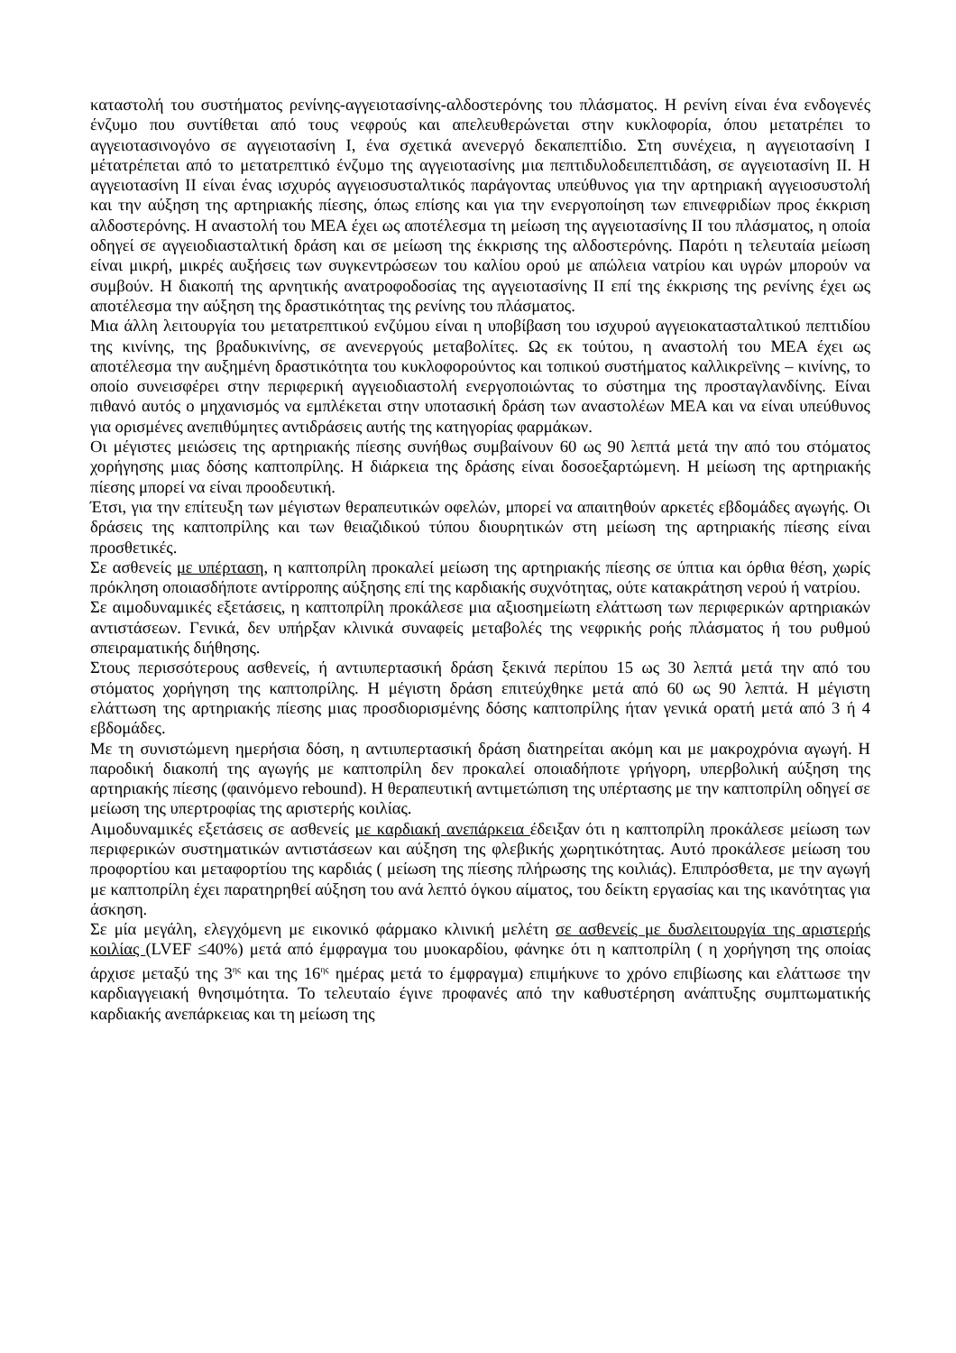καταστολή του συστήματος ρενίνης-αγγειοτασίνης-αλδοστερόνης του πλάσματος. Η ρενίνη είναι ένα ενδογενές ένζυμο που συντίθεται από τους νεφρούς και απελευθερώνεται στην κυκλοφορία, όπου μετατρέπει το αγγειοτασινογόνο σε αγγειοτασίνη Ι, ένα σχετικά ανενεργό δεκαπεπτίδιο. Στη συνέχεια, η αγγειοτασίνη Ι μέτατρέπεται από το μετατρεπτικό ένζυμο της αγγειοτασίνης μια πεπτιδυλοδειπεπτιδάση, σε αγγειοτασίνη ΙΙ. Η αγγειοτασίνη ΙΙ είναι ένας ισχυρός αγγειοσυσταλτικός παράγοντας υπεύθυνος για την αρτηριακή αγγειοσυστολή και την αύξηση της αρτηριακής πίεσης, όπως επίσης και για την ενεργοποίηση των επινεφριδίων προς έκκριση αλδοστερόνης. Η αναστολή του ΜΕΑ έχει ως αποτέλεσμα τη μείωση της αγγειοτασίνης ΙΙ του πλάσματος, η οποία οδηγεί σε αγγειοδιασταλτική δράση και σε μείωση της έκκρισης της αλδοστερόνης. Παρότι η τελευταία μείωση είναι μικρή, μικρές αυξήσεις των συγκεντρώσεων του καλίου ορού με απώλεια νατρίου και υγρών μπορούν να συμβούν. Η διακοπή της αρνητικής ανατροφοδοσίας της αγγειοτασίνης ΙΙ επί της έκκρισης της ρενίνης έχει ως αποτέλεσμα την αύξηση της δραστικότητας της ρενίνης του πλάσματος.
Μια άλλη λειτουργία του μετατρεπτικού ενζύμου είναι η υποβίβαση του ισχυρού αγγειοκατασταλτικού πεπτιδίου της κινίνης, της βραδυκινίνης, σε ανενεργούς μεταβολίτες. Ως εκ τούτου, η αναστολή του ΜΕΑ έχει ως αποτέλεσμα την αυξημένη δραστικότητα του κυκλοφορούντος και τοπικού συστήματος καλλικρεϊνης – κινίνης, το οποίο συνεισφέρει στην περιφερική αγγειοδιαστολή ενεργοποιώντας το σύστημα της προσταγλανδίνης. Είναι πιθανό αυτός ο μηχανισμός να εμπλέκεται στην υποτασική δράση των αναστολέων ΜΕΑ και να είναι υπεύθυνος για ορισμένες ανεπιθύμητες αντιδράσεις αυτής της κατηγορίας φαρμάκων.
Οι μέγιστες μειώσεις της αρτηριακής πίεσης συνήθως συμβαίνουν 60 ως 90 λεπτά μετά την από του στόματος χορήγησης μιας δόσης καπτοπρίλης. Η διάρκεια της δράσης είναι δοσοεξαρτώμενη. Η μείωση της αρτηριακής πίεσης μπορεί να είναι προοδευτική.
Έτσι, για την επίτευξη των μέγιστων θεραπευτικών οφελών, μπορεί να απαιτηθούν αρκετές εβδομάδες αγωγής. Οι δράσεις της καπτοπρίλης και των θειαζιδικού τύπου διουρητικών στη μείωση της αρτηριακής πίεσης είναι προσθετικές.
Σε ασθενείς με υπέρταση, η καπτοπρίλη προκαλεί μείωση της αρτηριακής πίεσης σε ύπτια και όρθια θέση, χωρίς πρόκληση οποιασδήποτε αντίρροπης αύξησης επί της καρδιακής συχνότητας, ούτε κατακράτηση νερού ή νατρίου.
Σε αιμοδυναμικές εξετάσεις, η καπτοπρίλη προκάλεσε μια αξιοσημείωτη ελάττωση των περιφερικών αρτηριακών αντιστάσεων. Γενικά, δεν υπήρξαν κλινικά συναφείς μεταβολές της νεφρικής ροής πλάσματος ή του ρυθμού σπειραματικής διήθησης.
Στους περισσότερους ασθενείς, ή αντιυπερτασική δράση ξεκινά περίπου 15 ως 30 λεπτά μετά την από του στόματος χορήγηση της καπτοπρίλης. Η μέγιστη δράση επιτεύχθηκε μετά από 60 ως 90 λεπτά. Η μέγιστη ελάττωση της αρτηριακής πίεσης μιας προσδιορισμένης δόσης καπτοπρίλης ήταν γενικά ορατή μετά από 3 ή 4 εβδομάδες.
Με τη συνιστώμενη ημερήσια δόση, η αντιυπερτασική δράση διατηρείται ακόμη και με μακροχρόνια αγωγή. Η παροδική διακοπή της αγωγής με καπτοπρίλη δεν προκαλεί οποιαδήποτε γρήγορη, υπερβολική αύξηση της αρτηριακής πίεσης (φαινόμενο rebound). Η θεραπευτική αντιμετώπιση της υπέρτασης με την καπτοπρίλη οδηγεί σε μείωση της υπερτροφίας της αριστερής κοιλίας.
Αιμοδυναμικές εξετάσεις σε ασθενείς με καρδιακή ανεπάρκεια έδειξαν ότι η καπτοπρίλη προκάλεσε μείωση των περιφερικών συστηματικών αντιστάσεων και αύξηση της φλεβικής χωρητικότητας. Αυτό προκάλεσε μείωση του προφορτίου και μεταφορτίου της καρδιάς ( μείωση της πίεσης πλήρωσης της κοιλιάς). Επιπρόσθετα, με την αγωγή με καπτοπρίλη έχει παρατηρηθεί αύξηση του ανά λεπτό όγκου αίματος, του δείκτη εργασίας και της ικανότητας για άσκηση.
Σε μία μεγάλη, ελεγχόμενη με εικονικό φάρμακο κλινική μελέτη σε ασθενείς με δυσλειτουργία της αριστερής κοιλίας (LVEF ≤40%) μετά από έμφραγμα του μυοκαρδίου, φάνηκε ότι η καπτοπρίλη ( η χορήγηση της οποίας άρχισε μεταξύ της 3<sup>ης</sup> και της 16<sup>ης</sup> ημέρας μετά το έμφραγμα) επιμήκυνε το χρόνο επιβίωσης και ελάττωσε την καρδιαγγειακή θνησιμότητα. Το τελευταίο έγινε προφανές από την καθυστέρηση ανάπτυξης συμπτωματικής καρδιακής ανεπάρκειας και τη μείωση της